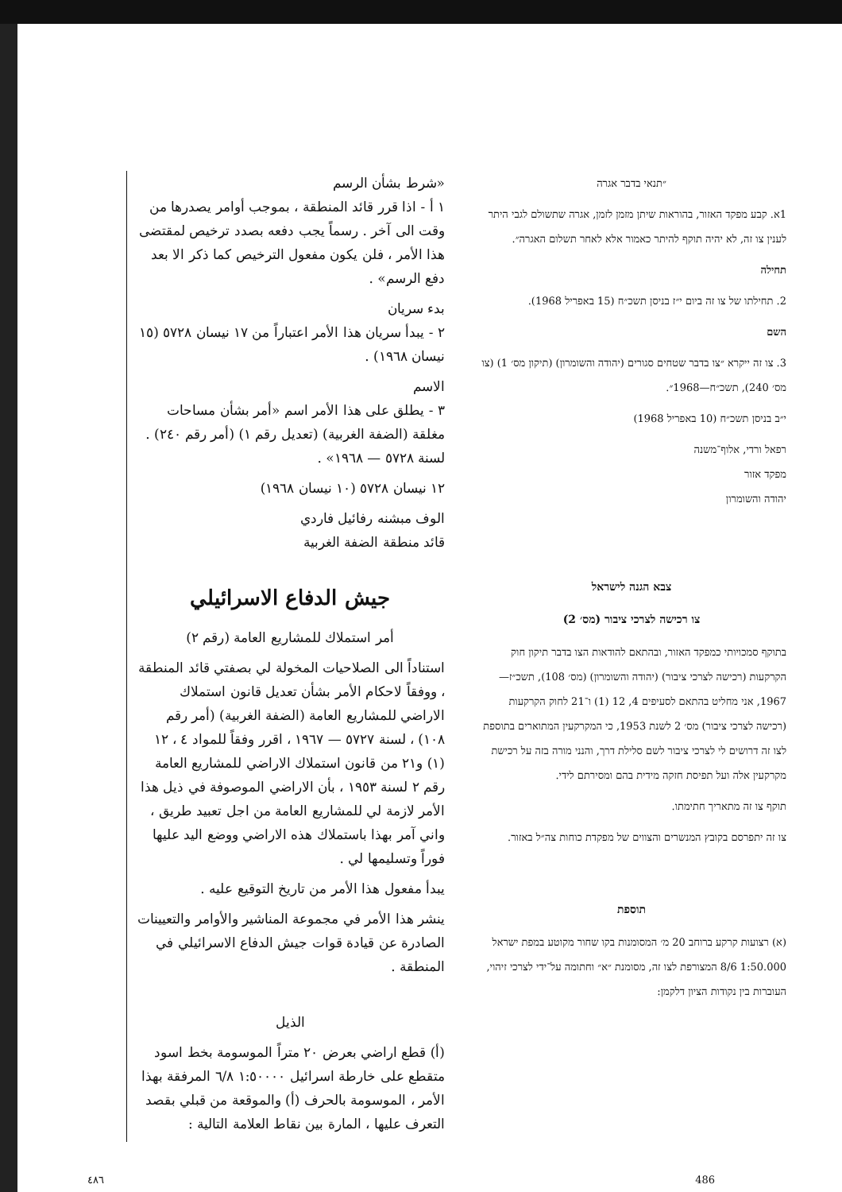״תנאי בדבר אגרה
1א. קבע מפקד האזור, בהוראות שיתן מזמן לזמן, אגרה שתשולם לגבי היתר לענין צו זה, לא יהיה תוקף להיתר כאמור אלא לאחר תשלום האגרה״.
תחילה
2. תחילתו של צו זה ביום י״ז בניסן תשכ״ח (15 באפריל 1968).
השם
3. צו זה ייקרא ״צו בדבר שטחים סגורים (יהודה והשומרון) (תיקון מס׳ 1) (צו מס׳ 240), תשכ״ח—1968״.
י״ב בניסן תשכ״ח (10 באפריל 1968)
רפאל ורדי, אלוף־משנה
מפקד אזור
יהודה והשומרון
צבא הגנה לישראל
צו רכישה לצרכי ציבור (מס׳ 2)
בתוקף סמכויותי כמפקד האזור, ובהתאם להודאות הצו בדבר תיקון חוק הקרקעות (רכישה לצרכי ציבור) (יהודה והשומרון) (מס׳ 108), תשכ״ז—1967, אני מחליט בהתאם לסעיפים 4, 12 (1) ו־21 לחוק הקרקעות (רכישה לצרכי ציבור) מס׳ 2 לשנת 1953, כי המקרקעין המתוארים בתוספת לצו זה דרושים לי לצרכי ציבור לשם סלילת דרך, והנני מורה בזה על רכישת מקרקעין אלה ועל תפיסת חזקה מידית בהם ומסירתם לידי.
תוקף צו זה מתאריך חתימתו.
צו זה יתפרסם בקובץ המנשרים והצווים של מפקדת כוחות צה״ל באזור.
תוספת
(א) רצועות קרקע ברוחב 20 מ׳ המסומנות בקו שחור מקוטע במפת ישראל 1:50.000 8/6 המצורפת לצו זה, מסומנת ״א״ וחתומה על־ידי לצרכי זיהוי, העוברות בין נקודות הציון דלקמן:
«شرط بشأن الرسم
١ أ - اذا قرر قائد المنطقة ، بموجب أوامر يصدرها من وقت الى آخر . رسماً يجب دفعه بصدد ترخيص لمقتضى هذا الأمر ، فلن يكون مفعول الترخيص كما ذكر الا بعد دفع الرسم» .
بدء سريان
٢ - يبدأ سريان هذا الأمر اعتباراً من ١٧ نيسان ٥٧٢٨ (١٥ نيسان ١٩٦٨) .
الاسم
٣ - يطلق على هذا الأمر اسم «أمر بشأن مساحات مغلقة (الضفة الغربية) (تعديل رقم ١) (أمر رقم ٢٤٠) . لسنة ٥٧٢٨ — ١٩٦٨» .
١٢ نيسان ٥٧٢٨ (١٠ نيسان ١٩٦٨)
الوف مبشنه رفائيل فاردي
قائد منطقة الضفة الغربية
جيش الدفاع الاسرائيلي
أمر استملاك للمشاريع العامة (رقم ٢)
استناداً الى الصلاحيات المخولة لي بصفتي قائد المنطقة ، ووفقاً لاحكام الأمر بشأن تعديل قانون استملاك الاراضي للمشاريع العامة (الضفة الغربية) (أمر رقم ١٠٨) ، لسنة ٥٧٢٧ — ١٩٦٧ ، اقرر وفقاً للمواد ٤ ، ١٢ (١) و٢١ من قانون استملاك الاراضي للمشاريع العامة رقم ٢ لسنة ١٩٥٣ ، بأن الاراضي الموصوفة في ذيل هذا الأمر لازمة لي للمشاريع العامة من اجل تعبيد طريق ، واني آمر بهذا باستملاك هذه الاراضي ووضع اليد عليها فوراً وتسليمها لي .
يبدأ مفعول هذا الأمر من تاريخ التوقيع عليه .
ينشر هذا الأمر في مجموعة المناشير والأوامر والتعيينات الصادرة عن قيادة قوات جيش الدفاع الاسرائيلي في المنطقة .
الذيل
(أ) قطع اراضي بعرض ٢٠ متراً الموسومة بخط اسود متقطع على خارطة اسرائيل ١:٥٠٠٠٠ ٦/٨ المرفقة بهذا الأمر ، الموسومة بالحرف (أ) والموقعة من قبلي بقصد التعرف عليها ، المارة بين نقاط العلامة التالية :
٤٨٦ 486